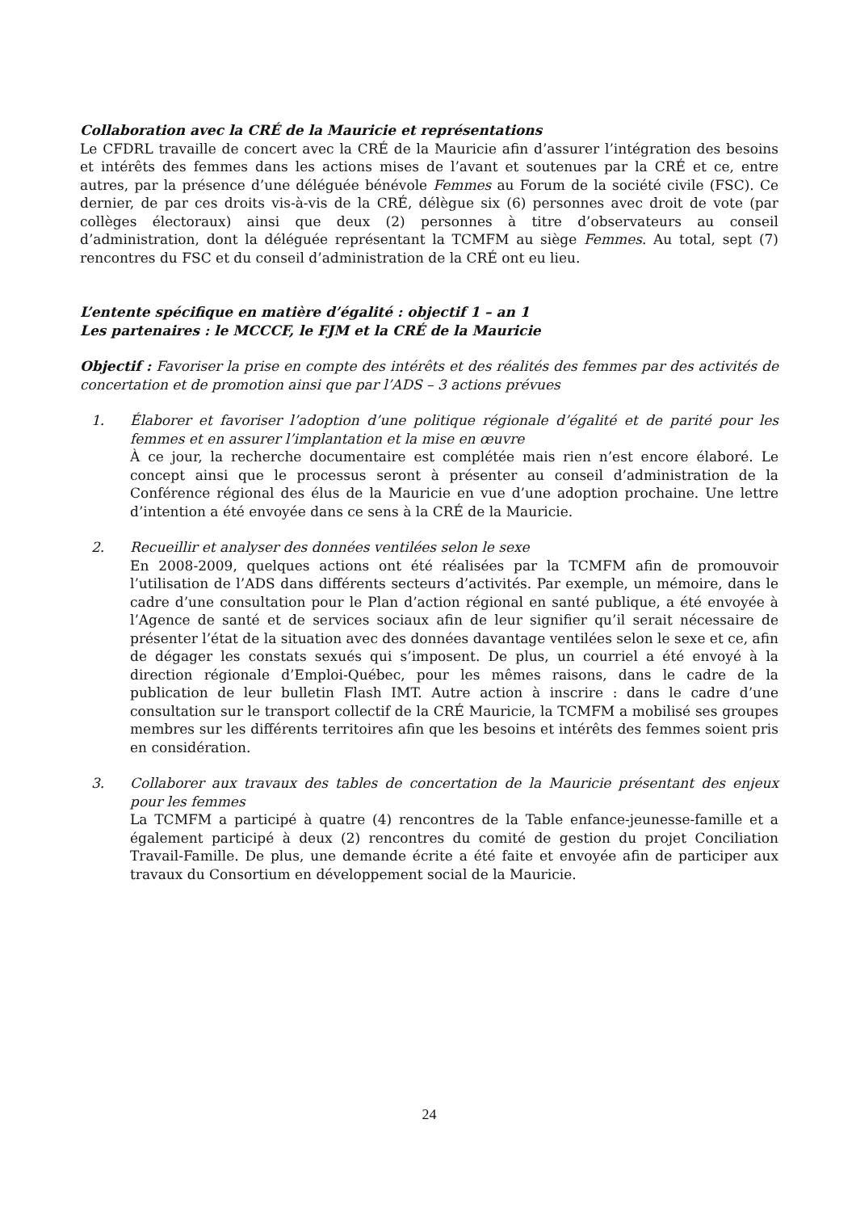Collaboration avec la CRÉ de la Mauricie et représentations
Le CFDRL travaille de concert avec la CRÉ de la Mauricie afin d’assurer l’intégration des besoins et intérêts des femmes dans les actions mises de l’avant et soutenues par la CRÉ et ce, entre autres, par la présence d’une déléguée bénévole Femmes au Forum de la société civile (FSC). Ce dernier, de par ces droits vis-à-vis de la CRÉ, délègue six (6) personnes avec droit de vote (par collèges électoraux) ainsi que deux (2) personnes à titre d’observateurs au conseil d’administration, dont la déléguée représentant la TCMFM au siège Femmes. Au total, sept (7) rencontres du FSC et du conseil d’administration de la CRÉ ont eu lieu.
L’entente spécifique en matière d’égalité : objectif 1 – an 1
Les partenaires : le MCCCF, le FJM et la CRÉ de la Mauricie
Objectif : Favoriser la prise en compte des intérêts et des réalités des femmes par des activités de concertation et de promotion ainsi que par l’ADS – 3 actions prévues
1. Élaborer et favoriser l’adoption d’une politique régionale d’égalité et de parité pour les femmes et en assurer l’implantation et la mise en œuvre
À ce jour, la recherche documentaire est complétée mais rien n’est encore élaboré. Le concept ainsi que le processus seront à présenter au conseil d’administration de la Conférence régional des élus de la Mauricie en vue d’une adoption prochaine. Une lettre d’intention a été envoyée dans ce sens à la CRÉ de la Mauricie.
2. Recueillir et analyser des données ventilées selon le sexe
En 2008-2009, quelques actions ont été réalisées par la TCMFM afin de promouvoir l’utilisation de l’ADS dans différents secteurs d’activités. Par exemple, un mémoire, dans le cadre d’une consultation pour le Plan d’action régional en santé publique, a été envoyée à l’Agence de santé et de services sociaux afin de leur signifier qu’il serait nécessaire de présenter l’état de la situation avec des données davantage ventilées selon le sexe et ce, afin de dégager les constats sexués qui s’imposent. De plus, un courriel a été envoyé à la direction régionale d’Emploi-Québec, pour les mêmes raisons, dans le cadre de la publication de leur bulletin Flash IMT. Autre action à inscrire : dans le cadre d’une consultation sur le transport collectif de la CRÉ Mauricie, la TCMFM a mobilisé ses groupes membres sur les différents territoires afin que les besoins et intérêts des femmes soient pris en considération.
3. Collaborer aux travaux des tables de concertation de la Mauricie présentant des enjeux pour les femmes
La TCMFM a participé à quatre (4) rencontres de la Table enfance-jeunesse-famille et a également participé à deux (2) rencontres du comité de gestion du projet Conciliation Travail-Famille. De plus, une demande écrite a été faite et envoyée afin de participer aux travaux du Consortium en développement social de la Mauricie.
24